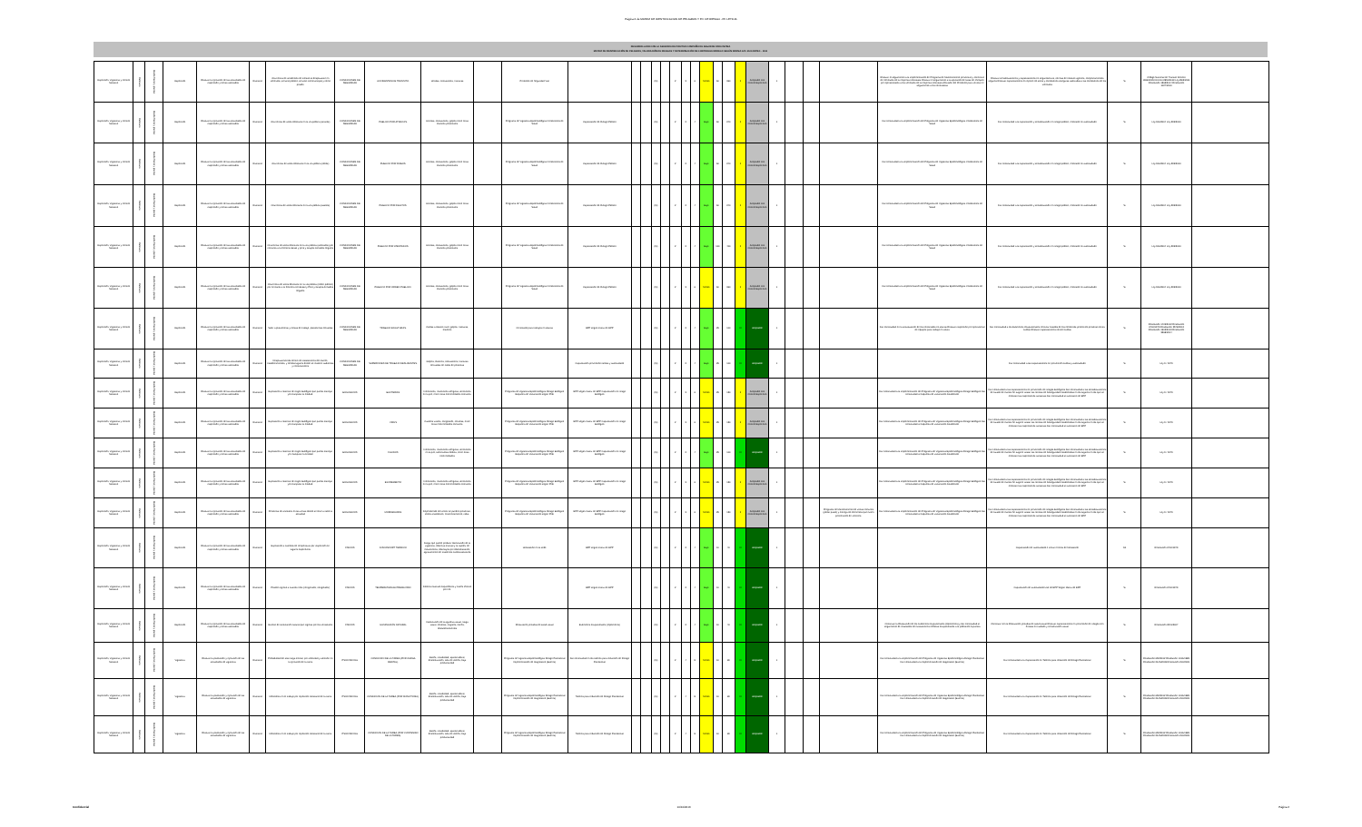Página 2 de MATRIZ DE IDENTIFICACION DE PELIGROS Y EV. DE RIESGO - PF LETICIA
DESARROLLADO CON LA ASESORIA DE POSITIVA COMPAÑÍA DE SEGUROS PARA INVIMA
MATRIZ DE IDENTIFICACIÓN DE PELIGROS, VALORACIÓN DE RIESGOS Y DETERMINACIÓN DE CONTROLES MODELO SEGÚN NORMA GTC 45 ICONTEC - 2012
| Inspección, Vigilancia y Control Sanitario | Rutinario | Muelle fluvial y plantas | Inspección | Realizar la ejecución de las actividades de inspección y temas asociados | Rutinario | Ocurrencia de accidentes de tránsito al desplazarse en vehículos, servicio público, servicio intermunicipal y como peatón | CONDICIONES DE SEGURIDAD | ACCIDENTES DE TRANSITO. | Heridas, contusiones, fracturas | | Protocolo de Seguridad Vial | | | | (M) | | 2 | 3 | 6 | Medio | 60 | 360 | II | Aceptable con Control Específico | 1 | | | | Realizar el seguimiento a la implementación de Programa de Mantenimiento preventivo y correctivo de Vehículos de la empresa contratista Realizar el seguimiento a la aplicación de listas de chequeo pre operacionales a los vehículos de la empresa contratista Revisión del Protocolo para verificar el seguimiento a los contratistas | Realizar sensibilizaciones y capacitaciones en seguridad vial, normas de tránsito vigentes, comportamientos seguros Realizar capacitaciones en reporte de actos y condiciones inseguras asociadas a las condiciones de los vehículos | Si | Código Nacional de Transito Decreto 1906/2015 Decreto 2851/2013 Ley1503/2011 Resolución 1565/2014 Resolución 1027/2010 | |
| Inspección, Vigilancia y Control Sanitario | Rutinario | Muelle fluvial y plantas | Inspección | Realizar la ejecución de las actividades de inspección y temas asociados | Rutinario | Ocurrencia de actos delictivos en la vía pública (atracos) | CONDICIONES DE SEGURIDAD | PUBLICO POR ATRACOS. | Heridas, contusiones, golpes entre otras lesiones personales | | Programa de Vigilancia Epidemiológica Condiciones de Salud | Capacitación de Riesgo Público | | | (M) | | 2 | 2 | 4 | Bajo | 60 | 240 | II | Aceptable con Control Específico | 1 | | | | Dar continuidad a la implementación del Programa de Vigilancia Epidemiológica Condiciones de Salud | Dar continuidad a la capacitación y sensibilización en riesgo público, enfocado en autocuidado | Si | Ley 906/2004 Ley 599/2000 | |
| Inspección, Vigilancia y Control Sanitario | Rutinario | Muelle fluvial y plantas | Inspección | Realizar la ejecución de las actividades de inspección y temas asociados | Rutinario | Ocurrencia de actos delictivos en la vía pública (robos) | CONDICIONES DE SEGURIDAD | PUBLICO POR ROBOS. | Heridas, contusiones, golpes entre otras lesiones personales | | Programa de Vigilancia Epidemiológica Condiciones de Salud | Capacitación de Riesgo Público | | | (M) | | 2 | 2 | 4 | Bajo | 60 | 240 | II | Aceptable con Control Específico | 1 | | | | Dar continuidad a la implementación del Programa de Vigilancia Epidemiológica Condiciones de Salud | Dar continuidad a la capacitación y sensibilización en riesgo público, enfocado en autocuidado | Si | Ley 906/2004 Ley 599/2000 | |
| Inspección, Vigilancia y Control Sanitario | Rutinario | Muelle fluvial y plantas | Inspección | Realizar la ejecución de las actividades de inspección y temas asociados | Rutinario | Ocurrencia de actos delictivos en la vía pública (asaltos) | CONDICIONES DE SEGURIDAD | PUBLICO POR ASALTOS. | Heridas, contusiones, golpes entre otras lesiones personales | | Programa de Vigilancia Epidemiológica Condiciones de Salud | Capacitación de Riesgo Público | | | (M) | | 2 | 2 | 4 | Bajo | 60 | 240 | II | Aceptable con Control Específico | 1 | | | | Dar continuidad a la implementación del Programa de Vigilancia Epidemiológica Condiciones de Salud | Dar continuidad a la capacitación y sensibilización en riesgo público, enfocado en autocuidado | Si | Ley 906/2004 Ley 599/2000 | |
| Inspección, Vigilancia y Control Sanitario | Rutinario | Muelle fluvial y plantas | Inspección | Realizar la ejecución de las actividades de inspección y temas asociados | Rutinario | Ocurrencia de actos delictivos en la vía pública (atentados) por cercanía a la Frontera Brasil y perú y Grupos Armados Ilegales | CONDICIONES DE SEGURIDAD | PUBLICO POR ATENTADOS. | Heridas, contusiones, golpes entre otras lesiones personales | | Programa de Vigilancia Epidemiológica Condiciones de Salud | Capacitación de Riesgo Público | | | (M) | | 2 | 2 | 4 | Bajo | 100 | 400 | II | Aceptable con Control Específico | 1 | | | | Dar continuidad a la implementación del Programa de Vigilancia Epidemiológica Condiciones de Salud | Dar continuidad a la capacitación y sensibilización en riesgo público, enfocado en autocuidado | Si | Ley 906/2004 Ley 599/2000 | |
| Inspección, Vigilancia y Control Sanitario | Rutinario | Muelle fluvial y plantas | Inspección | Realizar la ejecución de las actividades de inspección y temas asociados | Rutinario | Ocurrencia de actos delictivos en la vía pública (orden público) por cercanía a la Frontera con Brasil y Perú y Grupos Armados Ilegales | CONDICIONES DE SEGURIDAD | PUBLICO POR ORDEN PUBLICO. | Heridas, contusiones, golpes entre otras lesiones personales | | Programa de Vigilancia Epidemiológica Condiciones de Salud | Capacitación de Riesgo Público | | | (M) | | 2 | 3 | 6 | Medio | 60 | 360 | II | Aceptable con Control Específico | 1 | | | | Dar continuidad a la implementación del Programa de Vigilancia Epidemiológica Condiciones de Salud | Dar continuidad a la capacitación y sensibilización en riesgo público, enfocado en autocuidado | Si | Ley 906/2004 Ley 599/2000 | |
| Inspección, Vigilancia y Control Sanitario | Rutinario | Muelle fluvial y plantas | Inspección | Realizar la ejecución de las actividades de inspección y temas asociados | Rutinario | Subir a plataformas y mesas de trabajo, plataformas elevadas | CONDICIONES DE SEGURIDAD | TRABAJO EN ALTURAS. | Caídas a distinto nivel, golpes, fracturas, lesiones | | Certificado para trabajos en alturas | EPP según matriz de EPP | | | (M) | | 2 | 2 | 4 | Bajo | 25 | 100 | III | Aceptable | 1 | | | | Dar continuidad en la actualización de los certificados en alturas Realizar inspección pre operacional de equipos para trabajo en altura | Dar continuidad a los Exámenes Ocupacionales Verificar estados de los elementos protección personal contra caídas Realizar capacitaciones control caídas | Si | Resolución 1409/2012 Resolución 2400/1979 Resolución 2578/2012 Resolución 1903/2013 Resolución 3368/2014 | |
| Inspección, Vigilancia y Control Sanitario | Rutinario | Muelle fluvial y plantas | Inspección | Realizar la ejecución de las actividades de inspección y temas asociados | Rutinario | Desplazamientos dentro de instalaciones del muelle, establecimientos, y demás lugares donde se realicen auditorías y certificaciones | CONDICIONES DE SEGURIDAD | SUPERFICIES DE TRABAJO DESLIZANTES. | Golpes, lesiones, contusiones, fracturas derivadas de caída de personas | | | Capacitación prevención caídas y autocuidado | | | (M) | | 2 | 2 | 4 | Bajo | 25 | 100 | III | Aceptable | 1 | | | | | Dar continuidad a las capacitaciones en prevención caídas y autocuidado | Si | Ley 9 / 1979 | |
| Inspección, Vigilancia y Control Sanitario | Rutinario | Muelle fluvial y plantas | Inspección | Realizar la ejecución de las actividades de inspección y temas asociados | Rutinario | Exposición a material de origen Biológico que pueda manejar y/o manipular la entidad. | BIOLOGICOS | BACTERIAS | Infecciones, reacciones alérgicas, afecciones en la piel, entre otras enfermedades comunes. | | Programa de Vigilancia Epidemiológica Riesgo Biológico Esquema de Vacunación según PVE | EPP según matriz de EPP Capacitación en riesgo Biológico | | | (M) | | 2 | 3 | 6 | Medio | 25 | 150 | II | Aceptable con Control Específico | 1 | | | | Dar continuidad a la implementación del Programa de Vigilancia Epidemiológica Riesgo Biológico Dar continuidad al esquema de vacunación establecido | Dar continuidad a las capacitaciones en prevención de riesgos Biológicos Dar continuidad a las sensibilizaciones de lavado de manos Se sugiere acatar las normas de bioseguridad establecidas en los lugares en los que se efectúan las inspecciones sanitarias Dar continuidad al suministro de EPP | Si | Ley 9 / 1979 | |
| Inspección, Vigilancia y Control Sanitario | Rutinario | Muelle fluvial y plantas | Inspección | Realizar la ejecución de las actividades de inspección y temas asociados | Rutinario | Exposición a material de origen Biológico que pueda manejar y/o manipular la entidad. | BIOLOGICOS | VIRUS | Cuadros virales, congestión, cefaleas, entre otras enfermedades comunes. | | Programa de Vigilancia Epidemiológica Riesgo Biológico Esquema de Vacunación según PVE | EPP según matriz de EPP Capacitación en riesgo Biológico | | | (M) | | 2 | 3 | 6 | Medio | 25 | 150 | II | Aceptable con Control Específico | 1 | | | | Dar continuidad a la implementación del Programa de Vigilancia Epidemiológica Riesgo Biológico Dar continuidad al esquema de vacunación establecido | Dar continuidad a las capacitaciones en prevención de riesgos Biológicos Dar continuidad a las sensibilizaciones de lavado de manos Se sugiere acatar las normas de bioseguridad establecidas en los lugares en los que se efectúan las inspecciones sanitarias Dar continuidad al suministro de EPP | Si | Ley 9 / 1979 | |
| Inspección, Vigilancia y Control Sanitario | Rutinario | Muelle fluvial y plantas | Inspección | Realizar la ejecución de las actividades de inspección y temas asociados | Rutinario | Exposición a material de origen Biológico que pueda manejar y/o manipular la entidad | BIOLOGICOS | FLUIDOS | Infecciones, reacciones alérgicas, afecciones en la piel, tuberculosis bobina, entre otras enfermedades | | Programa de Vigilancia Epidemiológica Riesgo Biológico Esquema de Vacunación según PVE | EPP según matriz de EPP Capacitación en riesgo Biológico | | | (M) | | 2 | 2 | 4 | Bajo | 25 | 100 | III | Aceptable | 1 | | | | Dar continuidad a la implementación del Programa de Vigilancia Epidemiológica Riesgo Biológico Dar continuidad al esquema de vacunación establecido | Dar continuidad a las capacitaciones en prevención de riesgos Biológicos Dar continuidad a las sensibilizaciones de lavado de manos Se sugiere acatar las normas de bioseguridad establecidas en los lugares en los que se efectúan las inspecciones sanitarias Dar continuidad al suministro de EPP | Si | Ley 9 / 1979 | |
| Inspección, Vigilancia y Control Sanitario | Rutinario | Muelle fluvial y plantas | Inspección | Realizar la ejecución de las actividades de inspección y temas asociados | Rutinario | Exposición a material de origen Biológico que pueda manejar y/o manipular la entidad. | BIOLOGICOS | EXCREMENTO | Infecciones, reacciones alérgicas, afecciones en la piel, entre otras enfermedades comunes. | | Programa de Vigilancia Epidemiológica Riesgo Biológico Esquema de Vacunación según PVE | EPP según matriz de EPP Capacitación en riesgo Biológico | | | (M) | | 2 | 3 | 6 | Medio | 25 | 150 | II | Aceptable con Control Específico | 1 | | | | Dar continuidad a la implementación del Programa de Vigilancia Epidemiológica Riesgo Biológico Dar continuidad al esquema de vacunación establecido | Dar continuidad a las capacitaciones en prevención de riesgos Biológicos Dar continuidad a las sensibilizaciones de lavado de manos Se sugiere acatar las normas de bioseguridad establecidas en los lugares en los que se efectúan las inspecciones sanitarias Dar continuidad al suministro de EPP | Si | Ley 9 / 1979 | |
| Inspección, Vigilancia y Control Sanitario | Rutinario | Muelle fluvial y plantas | Inspección | Realizar la ejecución de las actividades de inspección y temas asociados | Rutinario | Presencia de animales en las zonas donde se lleve a cabo la actividad | BIOLOGICOS | MORDEDURAS | Dependiendo del vector se pueden presentar , shock anafiláctico, envenenamiento, rabia. | | Programa de Vigilancia Epidemiológica Riesgo Biológico Esquema de Vacunación según PVE | EPP según matriz de EPP Capacitación en riesgo Biológico | | | (M) | | 2 | 3 | 6 | Medio | 25 | 150 | II | Aceptable con Control Específico | 1 | | | Programa de Mantenimiento de zonas comunes (podar pasto) y entrega de elementos que eviten proliferación de vectores. | Dar continuidad a la implementación del Programa de Vigilancia Epidemiológica Riesgo Biológico Dar continuidad al esquema de vacunación establecido | Dar continuidad a las capacitaciones en prevención de riesgos Biológicos Dar continuidad a las sensibilizaciones de lavado de manos Se sugiere acatar las normas de bioseguridad establecidas en los lugares en los que se efectúan las inspecciones sanitarias Dar continuidad al suministro de EPP | Si | Ley 9 / 1979 | |
| Inspección, Vigilancia y Control Sanitario | Rutinario | Muelle fluvial y plantas | Inspección | Realizar la ejecución de las actividades de inspección y temas asociados | Rutinario | Exposición a cambios de temperatura por inspección en lugares específicos | FISICOS | DISCONFORT TERMICO | Fatiga que puede producir disminución de la vigilancia, destreza manual y la rapidez de movimientos, desmayos por deshidratación, agravamiento de trastornos cardiovasculares | | Hidratación en la sede | EPP según matriz de EPP | | | (M) | | 2 | 2 | 4 | Bajo | 10 | 40 | III | Aceptable | 1 | | | | | Capacitación de autocuidado e incluir el tema de hidratación | No | Resolución 2400/1979 | |
| Inspección, Vigilancia y Control Sanitario | Rutinario | Muelle fluvial y plantas | Inspección | Realizar la ejecución de las actividades de inspección y temas asociados | Rutinario | Posible ingreso a cuartos fríos (refrigerador, congelador) | FISICOS | TEMPERATURA EXTREMA FRIO | Dolores musculo esqueléticos y estrés térmico por frío. | | | EPP según matriz de EPP | | | (M) | | 2 | 2 | 4 | Bajo | 10 | 40 | III | Aceptable | 1 | | | | | Capacitación de autocuidado Uso de EPP Según Matriz de EPP | Si | Resolución 2400/1979 | |
| Inspección, Vigilancia y Control Sanitario | Rutinario | Muelle fluvial y plantas | Inspección | Realizar la ejecución de las actividades de inspección y temas asociados | Rutinario | Exceso de iluminación natural que ingresa por los ventanales | FISICOS | ILUMINACIÓN NATURAL | Disminución de la agudeza visual, fatiga visual, cefaleas, migraña, estrés, deslumbramientos | | Realización jornadas de salud visual | Exámenes ocupacionales (Optometría) | | | (M) | | 2 | 2 | 4 | Bajo | 10 | 40 | III | Aceptable | 1 | | | | Continuar la Realización de los exámenes ocupacionales (Optometría) y dar continuidad al seguimiento de resultados de evaluaciones médicas ocupacionales a la población expuesta | Continuar con la Realización jornadas de salud visual Realizar capacitaciones en prevención de riesgos con énfasis en cuidado y conservación visual | Si | Resolución 2346/2007 | |
| Inspección, Vigilancia y Control Sanitario | Rutinario | Muelle fluvial y plantas | Vigilancia | Realizar la planeación y ejecución de las actividades de vigilancia | Rutinario | Probabilidad de alta carga mental, por velocidad y atención en la ejecución de la tarea | PSICOSOCIAL | CONDICION DE LA TAREA (POR CARGA MENTAL). | Estrés, irritabilidad, apatía laboral, desmotivación, falta de interés, baja productividad | | Programa de Vigilancia Epidemiológica Riesgo Psicosocial Implementación de diagnostico (Batería) | Dar continuidad en los talleres para reducción de Riesgo Psicosocial | | | (M) | | 2 | 4 | 8 | Medio | 10 | 80 | III | Aceptable | 1 | | | | Dar continuidad a la implementación del Programa de Vigilancia Epidemiológica Riesgo Psicosocial Dar continuidad a la Implementación de diagnostico (Batería) | Dar continuidad a la Capacitación en Talleres para reducción de Riesgo Psicosocial | Si | Resolución 652/2012 Resolución 1016/1989 Resolución 2646/2008 Resolución 210/2009 | |
| Inspección, Vigilancia y Control Sanitario | Rutinario | Muelle fluvial y plantas | Vigilancia | Realizar la planeación y ejecución de las actividades de vigilancia | Rutinario | Monotonía en el trabajo por repetición constante de la tarea | PSICOSOCIAL | CONDICION DE LA TAREA (POR MONOTONIA). | Estrés, irritabilidad, apatía laboral, desmotivación, falta de interés, baja productividad | | Programa de Vigilancia Epidemiológica Riesgo Psicosocial Implementación de diagnostico (Batería) | Talleres para reducción de Riesgo Psicosocial | | | (M) | | 2 | 4 | 8 | Medio | 10 | 80 | III | Aceptable | 1 | | | | Dar continuidad a la implementación del Programa de Vigilancia Epidemiológica Riesgo Psicosocial Dar continuidad a la Implementación de diagnostico (Batería) | Dar continuidad a la Capacitación en Talleres para reducción de Riesgo Psicosocial | Si | Resolución 652/2012 Resolución 1016/1989 Resolución 2646/2008 Resolución 210/2009 | |
| Inspección, Vigilancia y Control Sanitario | Rutinario | Muelle fluvial y plantas | Vigilancia | Realizar la planeación y ejecución de las actividades de vigilancia | Rutinario | Monotonía en el trabajo por repetición constante de la tarea | PSICOSOCIAL | CONDICION DE LA TAREA (POR CONTENIDO DE LA TAREA). | Estrés, irritabilidad, apatía laboral, desmotivación, falta de interés, baja productividad | | Programa de Vigilancia Epidemiológica Riesgo Psicosocial Implementación de diagnostico (Batería) | Talleres para reducción de Riesgo Psicosocial | | | (M) | | 2 | 4 | 8 | Medio | 10 | 80 | III | Aceptable | 1 | | | | Dar continuidad a la implementación del Programa de Vigilancia Epidemiológica Riesgo Psicosocial Dar continuidad a la Implementación de diagnostico (Batería) | Dar continuidad a la Capacitación en Talleres para reducción de Riesgo Psicosocial | Si | Resolución 652/2012 Resolución 1016/1989 Resolución 2646/2008 Resolución 210/2009 | |
Confidencial 10/10/2016 Página 2